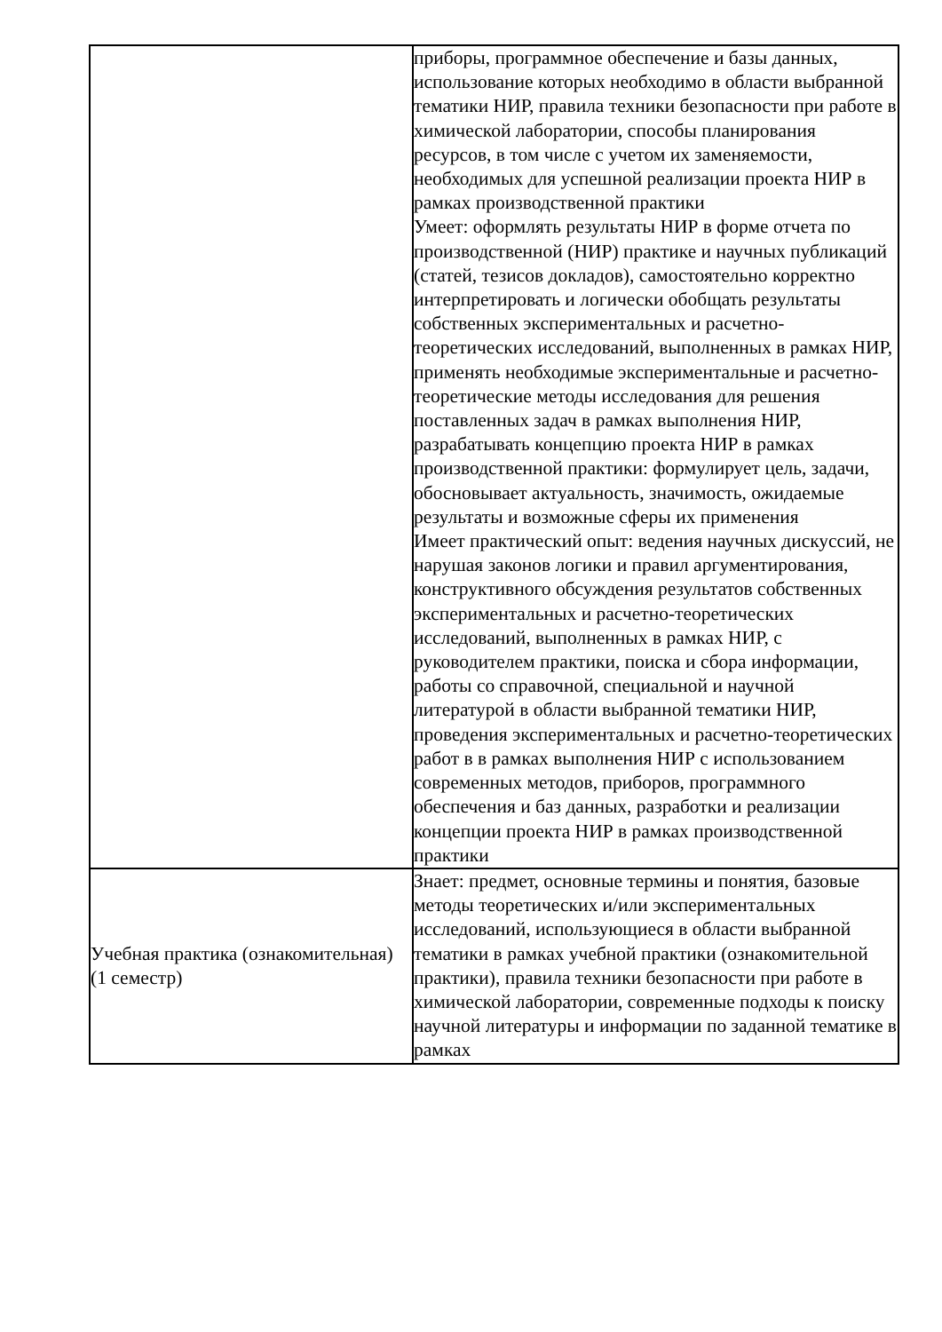| | приборы, программное обеспечение и базы данных, использование которых необходимо в области выбранной тематики НИР, правила техники безопасности при работе в химической лаборатории, способы планирования ресурсов, в том числе с учетом их заменяемости, необходимых для успешной реализации проекта НИР в рамках производственной практики Умеет: оформлять результаты НИР в форме отчета по производственной (НИР) практике и научных публикаций (статей, тезисов докладов), самостоятельно корректно интерпретировать и логически обобщать результаты собственных экспериментальных и расчетно-теоретических исследований, выполненных в рамках НИР, применять необходимые экспериментальные и расчетно-теоретические методы исследования для решения поставленных задач в рамках выполнения НИР, разрабатывать концепцию проекта НИР в рамках производственной практики: формулирует цель, задачи, обосновывает актуальность, значимость, ожидаемые результаты и возможные сферы их применения Имеет практический опыт: ведения научных дискуссий, не нарушая законов логики и правил аргументирования, конструктивного обсуждения результатов собственных экспериментальных и расчетно-теоретических исследований, выполненных в рамках НИР, с руководителем практики, поиска и сбора информации, работы со справочной, специальной и научной литературой в области выбранной тематики НИР, проведения экспериментальных и расчетно-теоретических работ в в рамках выполнения НИР с использованием современных методов, приборов, программного обеспечения и баз данных, разработки и реализации концепции проекта НИР в рамках производственной практики |
| Учебная практика (ознакомительная) (1 семестр) | Знает: предмет, основные термины и понятия, базовые методы теоретических и/или экспериментальных исследований, использующиеся в области выбранной тематики в рамках учебной практики (ознакомительной практики), правила техники безопасности при работе в химической лаборатории, современные подходы к поиску научной литературы и информации по заданной тематике в рамках |